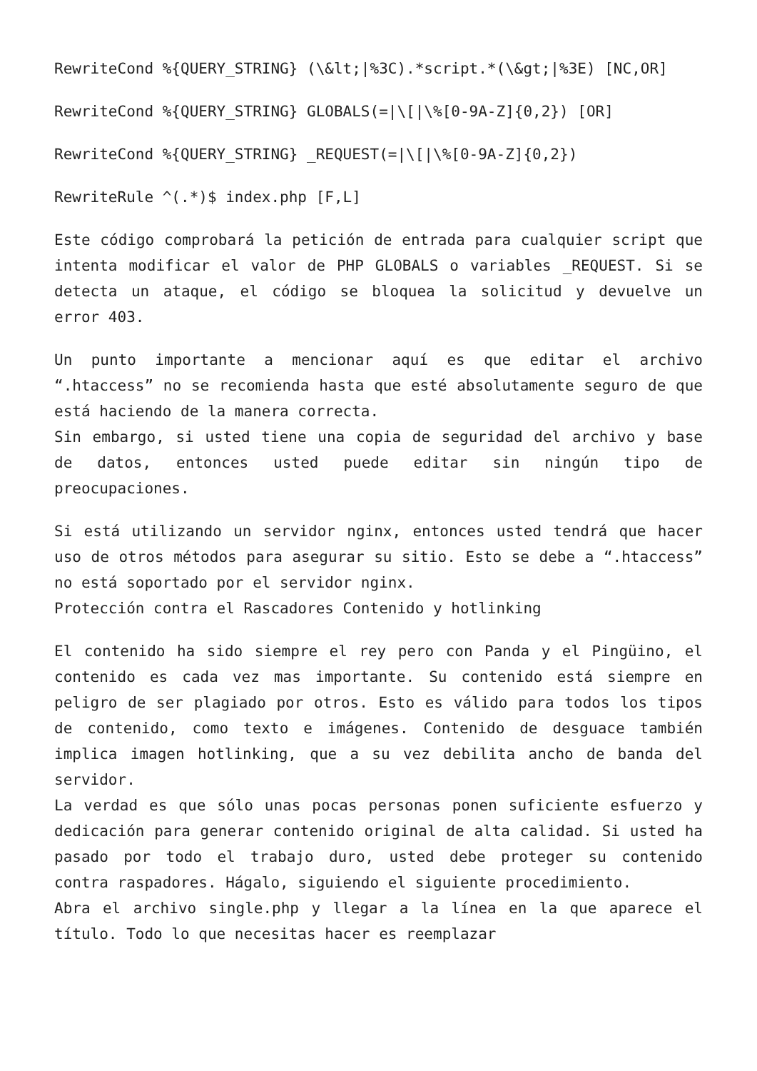RewriteCond %{QUERY_STRING} (\&lt;|%3C).*script.*(\&gt;|%3E) [NC,OR]
RewriteCond %{QUERY_STRING} GLOBALS(=|\[|\%[0-9A-Z]{0,2}) [OR]
RewriteCond %{QUERY_STRING} _REQUEST(=|\[|\%[0-9A-Z]{0,2})
RewriteRule ^(.*)$ index.php [F,L]
Este código comprobará la petición de entrada para cualquier script que intenta modificar el valor de PHP GLOBALS o variables _REQUEST. Si se detecta un ataque, el código se bloquea la solicitud y devuelve un error 403.
Un punto importante a mencionar aquí es que editar el archivo “.htaccess” no se recomienda hasta que esté absolutamente seguro de que está haciendo de la manera correcta.
Sin embargo, si usted tiene una copia de seguridad del archivo y base de datos, entonces usted puede editar sin ningún tipo de preocupaciones.
Si está utilizando un servidor nginx, entonces usted tendrá que hacer uso de otros métodos para asegurar su sitio. Esto se debe a “.htaccess” no está soportado por el servidor nginx.
Protección contra el Rascadores Contenido y hotlinking
El contenido ha sido siempre el rey pero con Panda y el Pingüino, el contenido es cada vez mas importante. Su contenido está siempre en peligro de ser plagiado por otros. Esto es válido para todos los tipos de contenido, como texto e imágenes. Contenido de desguace también implica imagen hotlinking, que a su vez debilita ancho de banda del servidor.
La verdad es que sólo unas pocas personas ponen suficiente esfuerzo y dedicación para generar contenido original de alta calidad. Si usted ha pasado por todo el trabajo duro, usted debe proteger su contenido contra raspadores. Hágalo, siguiendo el siguiente procedimiento.
Abra el archivo single.php y llegar a la línea en la que aparece el título. Todo lo que necesitas hacer es reemplazar